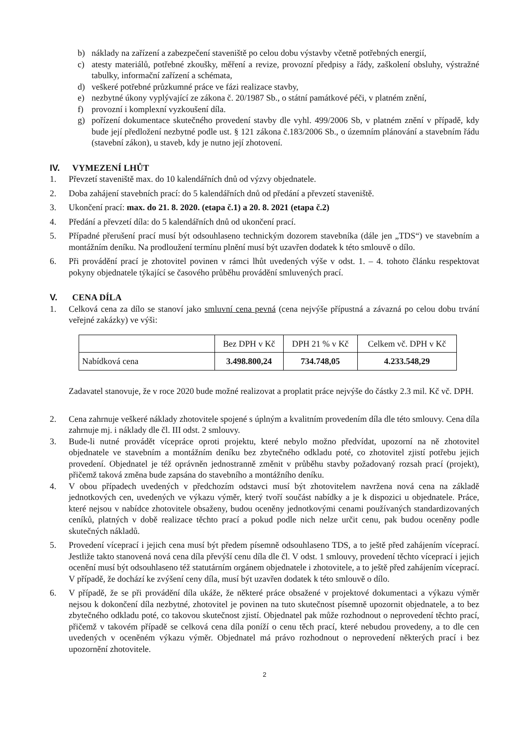b) náklady na zařízení a zabezpečení staveniště po celou dobu výstavby včetně potřebných energií,
c) atesty materiálů, potřebné zkoušky, měření a revize, provozní předpisy a řády, zaškolení obsluhy, výstražné tabulky, informační zařízení a schémata,
d) veškeré potřebné průzkumné práce ve fázi realizace stavby,
e) nezbytné úkony vyplývající ze zákona č. 20/1987 Sb., o státní památkové péči, v platném znění,
f) provozní i komplexní vyzkoušení díla.
g) pořízení dokumentace skutečného provedení stavby dle vyhl. 499/2006 Sb, v platném znění v případě, kdy bude její předložení nezbytné podle ust. § 121 zákona č.183/2006 Sb., o územním plánování a stavebním řádu (stavební zákon), u staveb, kdy je nutno její zhotovení.
IV. VYMEZENÍ LHŮT
1. Převzetí staveniště max. do 10 kalendářních dnů od výzvy objednatele.
2. Doba zahájení stavebních prací: do 5 kalendářních dnů od předání a převzetí staveniště.
3. Ukončení prací: max. do 21. 8. 2020. (etapa č.1) a 20. 8. 2021 (etapa č.2)
4. Předání a převzetí díla: do 5 kalendářních dnů od ukončení prací.
5. Případné přerušení prací musí být odsouhlaseno technickým dozorem stavebníka (dále jen „TDS“) ve stavebním a montážním deníku. Na prodloužení termínu plnění musí být uzavřen dodatek k této smlouvě o dílo.
6. Při provádění prací je zhotovitel povinen v rámci lhůt uvedených výše v odst. 1. – 4. tohoto článku respektovat pokyny objednatele týkající se časového průběhu provádění smluvených prací.
V. CENA DÍLA
1. Celková cena za dílo se stanoví jako smluvní cena pevná (cena nejvýše přípustná a závazná po celou dobu trvání veřejné zakázky) ve výši:
| | Bez DPH v Kč | DPH 21 % v Kč | Celkem vč. DPH v Kč |
| --- | --- | --- | --- |
| Nabídková cena | 3.498.800,24 | 734.748,05 | 4.233.548,29 |
Zadavatel stanovuje, že v roce 2020 bude možné realizovat a proplatit práce nejvýše do částky 2.3 mil. Kč vč. DPH.
2. Cena zahrnuje veškeré náklady zhotovitele spojené s úplným a kvalitním provedením díla dle této smlouvy. Cena díla zahrnuje mj. i náklady dle čl. III odst. 2 smlouvy.
3. Bude-li nutné provádět vícepráce oproti projektu, které nebylo možno předvídat, upozorní na ně zhotovitel objednatele ve stavebním a montážním deníku bez zbytečného odkladu poté, co zhotovitel zjistí potřebu jejich provedení. Objednatel je též oprávněn jednostranně změnit v průběhu stavby požadovaný rozsah prací (projekt), přičemž taková změna bude zapsána do stavebního a montážního deníku.
4. V obou případech uvedených v předchozím odstavci musí být zhotovitelem navržena nová cena na základě jednotkových cen, uvedených ve výkazu výměr, který tvoří součást nabídky a je k dispozici u objednatele. Práce, které nejsou v nabídce zhotovitele obsaženy, budou oceněny jednotkovými cenami používaných standardizovaných ceníků, platných v době realizace těchto prací a pokud podle nich nelze určit cenu, pak budou oceněny podle skutečných nákladů.
5. Provedení víceprací i jejich cena musí být předem písemně odsouhlaseno TDS, a to ještě před zahájením víceprací. Jestliže takto stanovená nová cena díla převýší cenu díla dle čl. V odst. 1 smlouvy, provedení těchto víceprací i jejich ocenění musí být odsouhlaseno též statutárním orgánem objednatele i zhotovitele, a to ještě před zahájením víceprací. V případě, že dochází ke zvýšení ceny díla, musí být uzavřen dodatek k této smlouvě o dílo.
6. V případě, že se při provádění díla ukáže, že některé práce obsažené v projektové dokumentaci a výkazu výměr nejsou k dokončení díla nezbytné, zhotovitel je povinen na tuto skutečnost písemně upozornit objednatele, a to bez zbytečného odkladu poté, co takovou skutečnost zjistí. Objednatel pak může rozhodnout o neprovedení těchto prací, přičemž v takovém případě se celková cena díla poníží o cenu těch prací, které nebudou provedeny, a to dle cen uvedených v oceněném výkazu výměr. Objednatel má právo rozhodnout o neprovedení některých prací i bez upozornění zhotovitele.
2